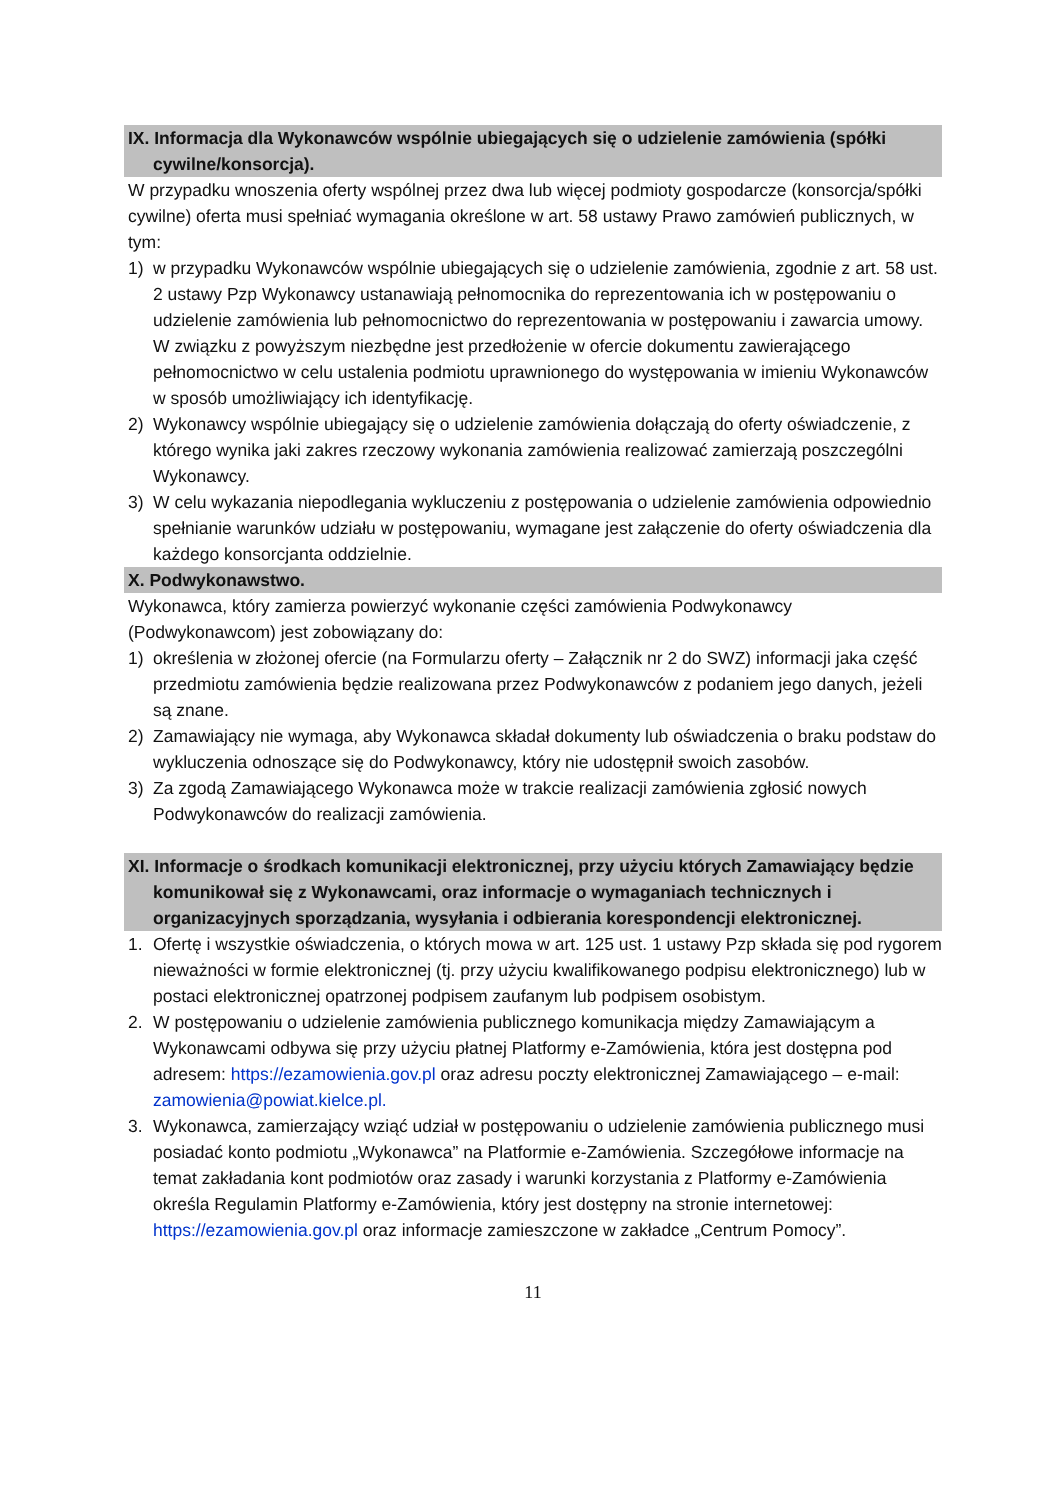IX. Informacja dla Wykonawców wspólnie ubiegających się o udzielenie zamówienia (spółki cywilne/konsorcja).
W przypadku wnoszenia oferty wspólnej przez dwa lub więcej podmioty gospodarcze (konsorcja/spółki cywilne) oferta musi spełniać wymagania określone w art. 58 ustawy Prawo zamówień publicznych, w tym:
1) w przypadku Wykonawców wspólnie ubiegających się o udzielenie zamówienia, zgodnie z art. 58 ust. 2 ustawy Pzp Wykonawcy ustanawiają pełnomocnika do reprezentowania ich w postępowaniu o udzielenie zamówienia lub pełnomocnictwo do reprezentowania w postępowaniu i zawarcia umowy. W związku z powyższym niezbędne jest przedłożenie w ofercie dokumentu zawierającego pełnomocnictwo w celu ustalenia podmiotu uprawnionego do występowania w imieniu Wykonawców w sposób umożliwiający ich identyfikację.
2) Wykonawcy wspólnie ubiegający się o udzielenie zamówienia dołączają do oferty oświadczenie, z którego wynika jaki zakres rzeczowy wykonania zamówienia realizować zamierzają poszczególni Wykonawcy.
3) W celu wykazania niepodlegania wykluczeniu z postępowania o udzielenie zamówienia odpowiednio spełnianie warunków udziału w postępowaniu, wymagane jest załączenie do oferty oświadczenia dla każdego konsorcjanta oddzielnie.
X. Podwykonawstwo.
Wykonawca, który zamierza powierzyć wykonanie części zamówienia Podwykonawcy (Podwykonawcom) jest zobowiązany do:
1) określenia w złożonej ofercie (na Formularzu oferty – Załącznik nr 2 do SWZ) informacji jaka część przedmiotu zamówienia będzie realizowana przez Podwykonawców z podaniem jego danych, jeżeli są znane.
2) Zamawiający nie wymaga, aby Wykonawca składał dokumenty lub oświadczenia o braku podstaw do wykluczenia odnoszące się do Podwykonawcy, który nie udostępnił swoich zasobów.
3) Za zgodą Zamawiającego Wykonawca może w trakcie realizacji zamówienia zgłosić nowych Podwykonawców do realizacji zamówienia.
XI. Informacje o środkach komunikacji elektronicznej, przy użyciu których Zamawiający będzie komunikował się z Wykonawcami, oraz informacje o wymaganiach technicznych i organizacyjnych sporządzania, wysyłania i odbierania korespondencji elektronicznej.
1. Ofertę i wszystkie oświadczenia, o których mowa w art. 125 ust. 1 ustawy Pzp składa się pod rygorem nieważności w formie elektronicznej (tj. przy użyciu kwalifikowanego podpisu elektronicznego) lub w postaci elektronicznej opatrzonej podpisem zaufanym lub podpisem osobistym.
2. W postępowaniu o udzielenie zamówienia publicznego komunikacja między Zamawiającym a Wykonawcami odbywa się przy użyciu płatnej Platformy e-Zamówienia, która jest dostępna pod adresem: https://ezamowienia.gov.pl oraz adresu poczty elektronicznej Zamawiającego – e-mail: zamowienia@powiat.kielce.pl.
3. Wykonawca, zamierzający wziąć udział w postępowaniu o udzielenie zamówienia publicznego musi posiadać konto podmiotu „Wykonawca” na Platformie e-Zamówienia. Szczegółowe informacje na temat zakładania kont podmiotów oraz zasady i warunki korzystania z Platformy e-Zamówienia określa Regulamin Platformy e-Zamówienia, który jest dostępny na stronie internetowej: https://ezamowienia.gov.pl oraz informacje zamieszczone w zakładce „Centrum Pomocy”.
11